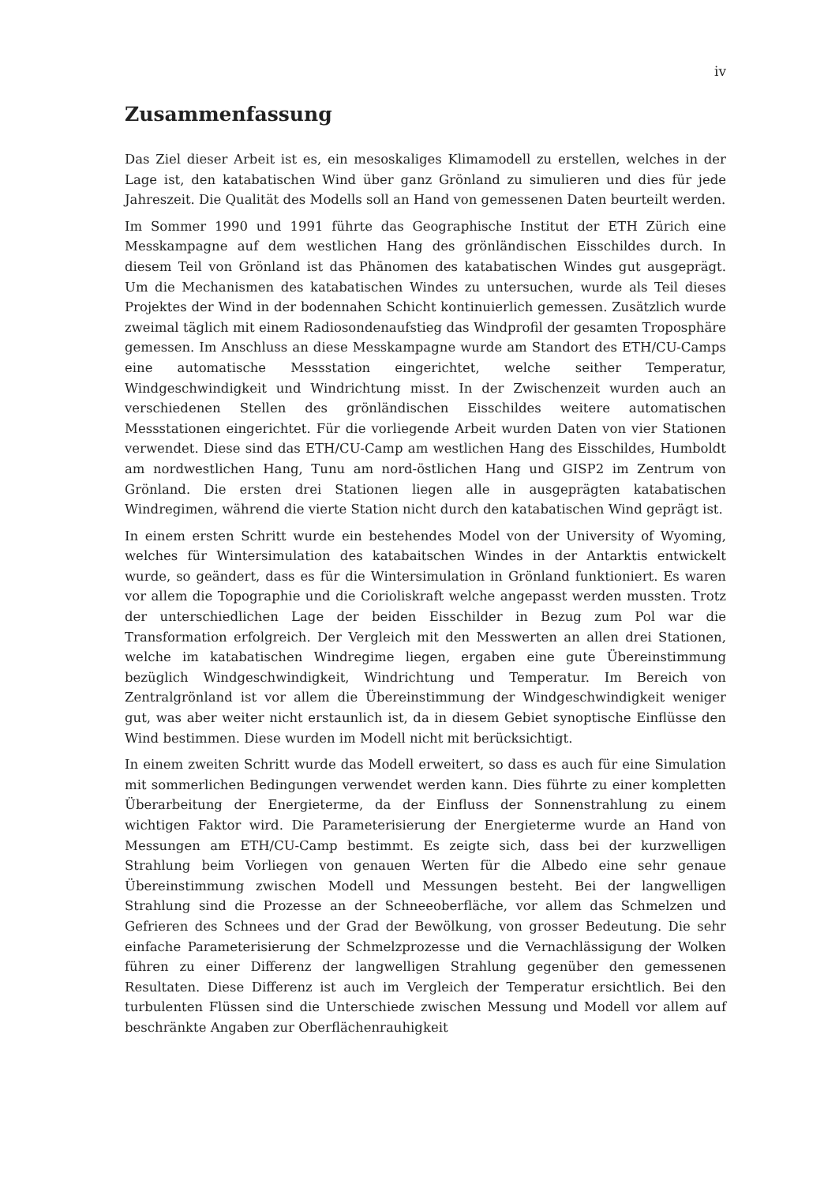iv
Zusammenfassung
Das Ziel dieser Arbeit ist es, ein mesoskaliges Klimamodell zu erstellen, welches in der Lage ist, den katabatischen Wind über ganz Grönland zu simulieren und dies für jede Jahreszeit. Die Qualität des Modells soll an Hand von gemessenen Daten beurteilt werden.
Im Sommer 1990 und 1991 führte das Geographische Institut der ETH Zürich eine Messkampagne auf dem westlichen Hang des grönländischen Eisschildes durch. In diesem Teil von Grönland ist das Phänomen des katabatischen Windes gut ausgeprägt. Um die Mechanismen des katabatischen Windes zu untersuchen, wurde als Teil dieses Projektes der Wind in der bodennahen Schicht kontinuierlich gemessen. Zusätzlich wurde zweimal täglich mit einem Radiosondenaufstieg das Windprofil der gesamten Troposphäre gemessen. Im Anschluss an diese Messkampagne wurde am Standort des ETH/CU-Camps eine automatische Messstation eingerichtet, welche seither Temperatur, Windgeschwindigkeit und Windrichtung misst. In der Zwischenzeit wurden auch an verschiedenen Stellen des grönländischen Eisschildes weitere automatischen Messstationen eingerichtet. Für die vorliegende Arbeit wurden Daten von vier Stationen verwendet. Diese sind das ETH/CU-Camp am westlichen Hang des Eisschildes, Humboldt am nordwestlichen Hang, Tunu am nord-östlichen Hang und GISP2 im Zentrum von Grönland. Die ersten drei Stationen liegen alle in ausgeprägten katabatischen Windregimen, während die vierte Station nicht durch den katabatischen Wind geprägt ist.
In einem ersten Schritt wurde ein bestehendes Model von der University of Wyoming, welches für Wintersimulation des katabaitschen Windes in der Antarktis entwickelt wurde, so geändert, dass es für die Wintersimulation in Grönland funktioniert. Es waren vor allem die Topographie und die Corioliskraft welche angepasst werden mussten. Trotz der unterschiedlichen Lage der beiden Eisschilder in Bezug zum Pol war die Transformation erfolgreich. Der Vergleich mit den Messwerten an allen drei Stationen, welche im katabatischen Windregime liegen, ergaben eine gute Übereinstimmung bezüglich Windgeschwindigkeit, Windrichtung und Temperatur. Im Bereich von Zentralgrönland ist vor allem die Übereinstimmung der Windgeschwindigkeit weniger gut, was aber weiter nicht erstaunlich ist, da in diesem Gebiet synoptische Einflüsse den Wind bestimmen. Diese wurden im Modell nicht mit berücksichtigt.
In einem zweiten Schritt wurde das Modell erweitert, so dass es auch für eine Simulation mit sommerlichen Bedingungen verwendet werden kann. Dies führte zu einer kompletten Überarbeitung der Energieterme, da der Einfluss der Sonnenstrahlung zu einem wichtigen Faktor wird. Die Parameterisierung der Energieterme wurde an Hand von Messungen am ETH/CU-Camp bestimmt. Es zeigte sich, dass bei der kurzwelligen Strahlung beim Vorliegen von genauen Werten für die Albedo eine sehr genaue Übereinstimmung zwischen Modell und Messungen besteht. Bei der langwelligen Strahlung sind die Prozesse an der Schneeoberfläche, vor allem das Schmelzen und Gefrieren des Schnees und der Grad der Bewölkung, von grosser Bedeutung. Die sehr einfache Parameterisierung der Schmelzprozesse und die Vernachlässigung der Wolken führen zu einer Differenz der langwelligen Strahlung gegenüber den gemessenen Resultaten. Diese Differenz ist auch im Vergleich der Temperatur ersichtlich. Bei den turbulenten Flüssen sind die Unterschiede zwischen Messung und Modell vor allem auf beschränkte Angaben zur Oberflächenrauhigkeit